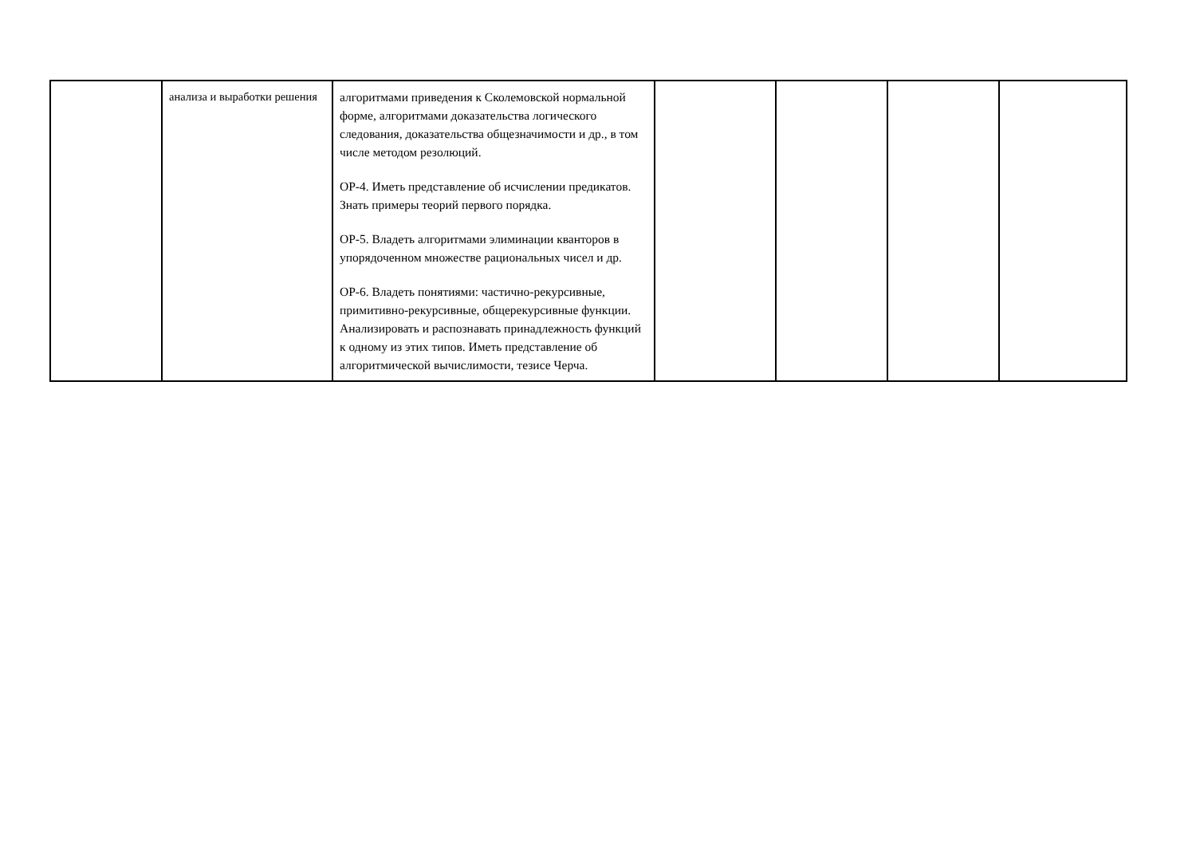| | анализа и выработки решения | алгоритмами приведения к Сколемовской нормальной форме, алгоритмами доказательства логического следования, доказательства общезначимости и др., в том числе методом резолюций. ОР-4. Иметь представление об исчислении предикатов. Знать примеры теорий первого порядка. ОР-5. Владеть алгоритмами элиминации кванторов в упорядоченном множестве рациональных чисел и др. ОР-6. Владеть понятиями: частично-рекурсивные, примитивно-рекурсивные, общерекурсивные функции. Анализировать и распознавать принадлежность функций к одному из этих типов. Иметь представление об алгоритмической вычислимости, тезисе Черча. | | | | |